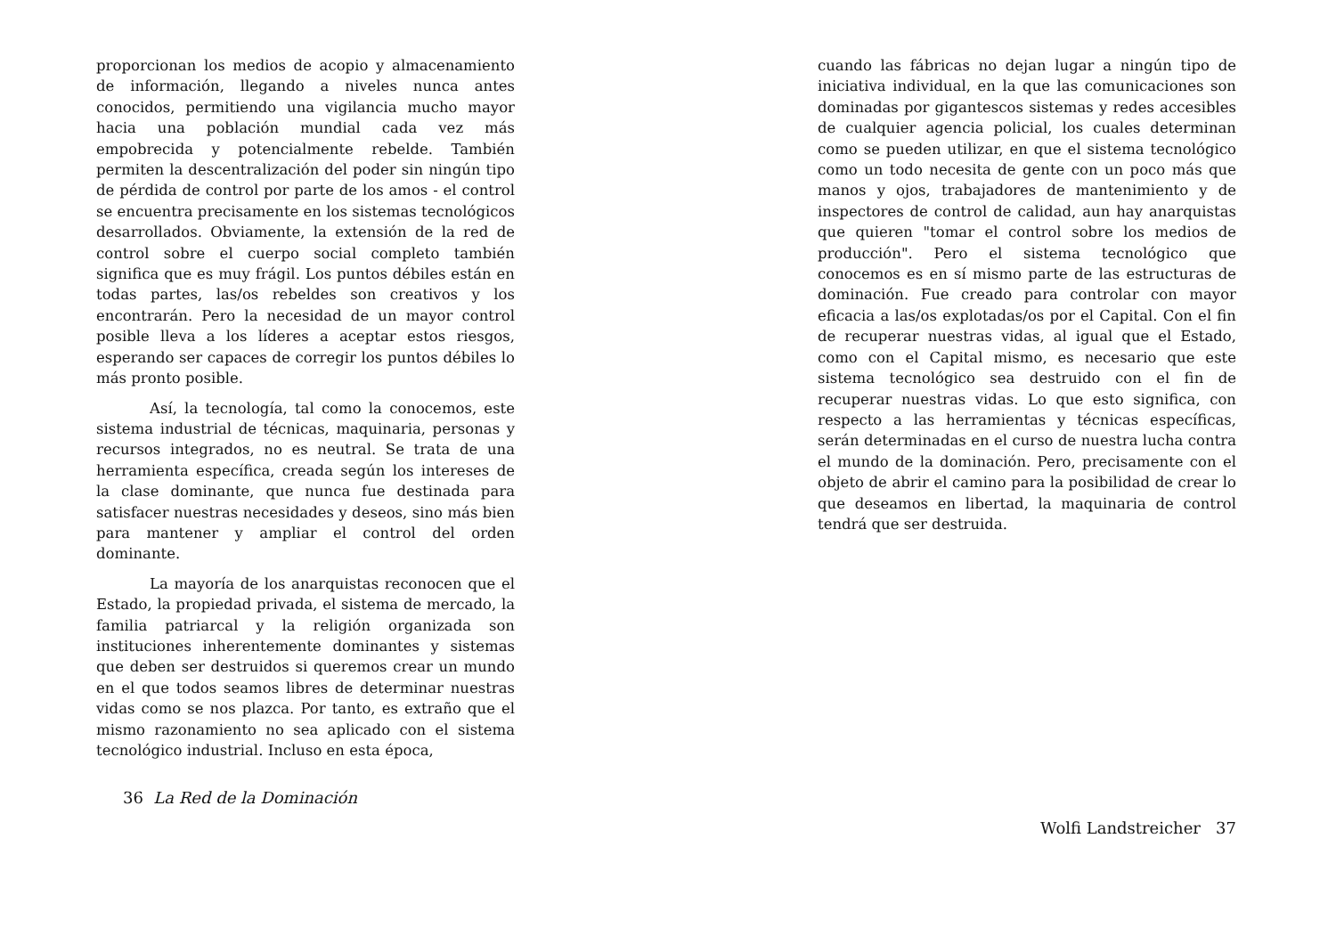proporcionan los medios de acopio y almacenamiento de información, llegando a niveles nunca antes conocidos, permitiendo una vigilancia mucho mayor hacia una población mundial cada vez más empobrecida y potencialmente rebelde. También permiten la descentralización del poder sin ningún tipo de pérdida de control por parte de los amos - el control se encuentra precisamente en los sistemas tecnológicos desarrollados. Obviamente, la extensión de la red de control sobre el cuerpo social completo también significa que es muy frágil. Los puntos débiles están en todas partes, las/os rebeldes son creativos y los encontrarán. Pero la necesidad de un mayor control posible lleva a los líderes a aceptar estos riesgos, esperando ser capaces de corregir los puntos débiles lo más pronto posible.
Así, la tecnología, tal como la conocemos, este sistema industrial de técnicas, maquinaria, personas y recursos integrados, no es neutral. Se trata de una herramienta específica, creada según los intereses de la clase dominante, que nunca fue destinada para satisfacer nuestras necesidades y deseos, sino más bien para mantener y ampliar el control del orden dominante.
La mayoría de los anarquistas reconocen que el Estado, la propiedad privada, el sistema de mercado, la familia patriarcal y la religión organizada son instituciones inherentemente dominantes y sistemas que deben ser destruidos si queremos crear un mundo en el que todos seamos libres de determinar nuestras vidas como se nos plazca. Por tanto, es extraño que el mismo razonamiento no sea aplicado con el sistema tecnológico industrial. Incluso en esta época,
36 La Red de la Dominación
cuando las fábricas no dejan lugar a ningún tipo de iniciativa individual, en la que las comunicaciones son dominadas por gigantescos sistemas y redes accesibles de cualquier agencia policial, los cuales determinan como se pueden utilizar, en que el sistema tecnológico como un todo necesita de gente con un poco más que manos y ojos, trabajadores de mantenimiento y de inspectores de control de calidad, aun hay anarquistas que quieren "tomar el control sobre los medios de producción". Pero el sistema tecnológico que conocemos es en sí mismo parte de las estructuras de dominación. Fue creado para controlar con mayor eficacia a las/os explotadas/os por el Capital. Con el fin de recuperar nuestras vidas, al igual que el Estado, como con el Capital mismo, es necesario que este sistema tecnológico sea destruido con el fin de recuperar nuestras vidas. Lo que esto significa, con respecto a las herramientas y técnicas específicas, serán determinadas en el curso de nuestra lucha contra el mundo de la dominación. Pero, precisamente con el objeto de abrir el camino para la posibilidad de crear lo que deseamos en libertad, la maquinaria de control tendrá que ser destruida.
Wolfi Landstreicher 37